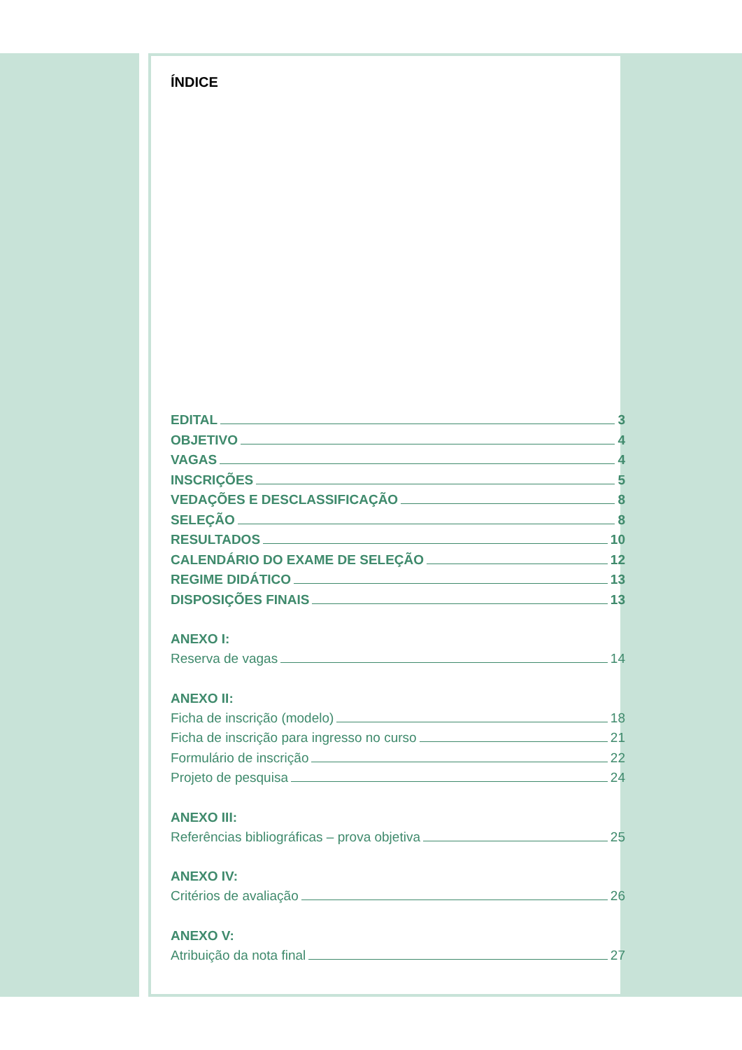ÍNDICE
EDITAL 3
OBJETIVO 4
VAGAS 4
INSCRIÇÕES 5
VEDAÇÕES E DESCLASSIFICAÇÃO 8
SELEÇÃO 8
RESULTADOS 10
CALENDÁRIO DO EXAME DE SELEÇÃO 12
REGIME DIDÁTICO 13
DISPOSIÇÕES FINAIS 13
ANEXO I:
Reserva de vagas 14
ANEXO II:
Ficha de inscrição (modelo) 18
Ficha de inscrição para ingresso no curso 21
Formulário de inscrição 22
Projeto de pesquisa 24
ANEXO III:
Referências bibliográficas – prova objetiva 25
ANEXO IV:
Critérios de avaliação 26
ANEXO V:
Atribuição da nota final 27